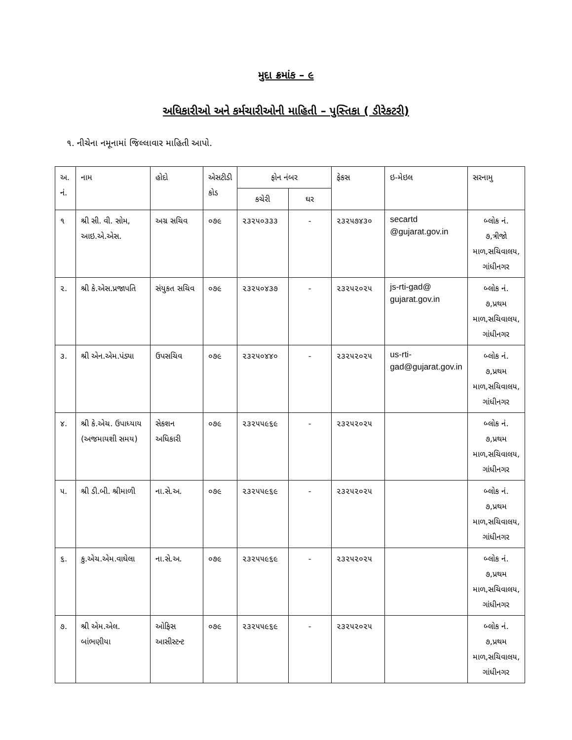મુદા ક્રમાંક – ૯
અધિકારીઓ અને કર્મચારીઓની માહિતી – પુસ્તિકા ( ડીરેકટરી)
૧. નીચેના નમૂનામાં જિલ્લાવાર માહિતી આપો.
| અ. નં. | નામ | હોદો | એસટીડી કોડ | ફોન નંબર | | ફેકસ | ઇ-મેઇલ | સરનામુ |
| --- | --- | --- | --- | --- | --- | --- | --- | --- |
| | | | | કચેરી | ઘર | | | |
| ૧ | શ્રી સી. વી. સોમ, આઇ.એ.એસ. | અગ્ર સચિવ | ૦૭૯ | ૨૩૨૫૦૩૩૩ | - | ૨૩૨૫૭૪૩૦ | secartd @gujarat.gov.in | બ્લોક નં. ૭,ત્રીજો માળ,સચિવાલય, ગાંધીનગર |
| ૨. | શ્રી કે.એસ.પ્રજાપતિ | સંયુકત સચિવ | ૦૭૯ | ૨૩૨૫૦૪૩૭ | - | ૨૩૨૫૨૦૨૫ | js-rti-gad@ gujarat.gov.in | બ્લોક નં. ૭,પ્રથમ માળ,સચિવાલય, ગાંધીનગર |
| ૩. | શ્રી એન.એમ.પંડ્યા | ઉપસચિવ | ૦૭૯ | ૨૩૨૫૦૪૪૦ | - | ૨૩૨૫૨૦૨૫ | us-rti-gad@gujarat.gov.in | બ્લોક નં. ૭,પ્રથમ માળ,સચિવાલય, ગાંધીનગર |
| ૪. | શ્રી કે.એચ. ઉપાધ્યાય (અજમાયશી સમય) | સેકશન અધિકારી | ૦૭૯ | ૨૩૨૫૫૯૬૯ | - | ૨૩૨૫૨૦૨૫ | | બ્લોક નં. ૭,પ્રથમ માળ,સચિવાલય, ગાંધીનગર |
| ૫. | શ્રી ડી.બી. શ્રીમાળી | ના.સે.અ. | ૦૭૯ | ૨૩૨૫૫૯૬૯ | - | ૨૩૨૫૨૦૨૫ | | બ્લોક નં. ૭,પ્રથમ માળ,સચિવાલય, ગાંધીનગર |
| ૬. | કુ.એચ.એમ.વાઘેલા | ના.સે.અ. | ૦૭૯ | ૨૩૨૫૫૯૬૯ | - | ૨૩૨૫૨૦૨૫ | | બ્લોક નં. ૭,પ્રથમ માળ,સચિવાલય, ગાંધીનગર |
| ૭. | શ્રી એમ.એલ. બાંભણીયા | ઓફિસ આસીસ્ટન્ટ | ૦૭૯ | ૨૩૨૫૫૯૬૯ | - | ૨૩૨૫૨૦૨૫ | | બ્લોક નં. ૭,પ્રથમ માળ,સચિવાલય, ગાંધીનગર |